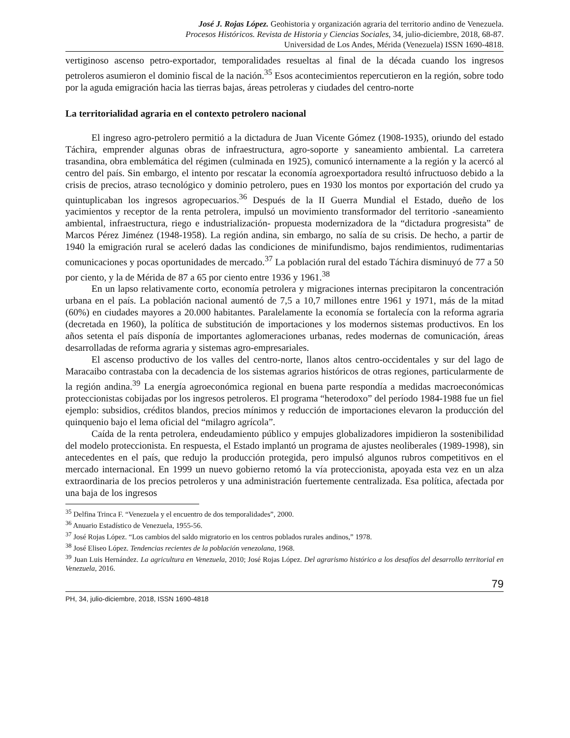José J. Rojas López. Geohistoria y organización agraria del territorio andino de Venezuela.
Procesos Históricos. Revista de Historia y Ciencias Sociales, 34, julio-diciembre, 2018, 68-87.
Universidad de Los Andes, Mérida (Venezuela) ISSN 1690-4818.
vertiginoso ascenso petro-exportador, temporalidades resueltas al final de la década cuando los ingresos petroleros asumieron el dominio fiscal de la nación.<sup>35</sup> Esos acontecimientos repercutieron en la región, sobre todo por la aguda emigración hacia las tierras bajas, áreas petroleras y ciudades del centro-norte
La territorialidad agraria en el contexto petrolero nacional
El ingreso agro-petrolero permitió a la dictadura de Juan Vicente Gómez (1908-1935), oriundo del estado Táchira, emprender algunas obras de infraestructura, agro-soporte y saneamiento ambiental. La carretera trasandina, obra emblemática del régimen (culminada en 1925), comunicó internamente a la región y la acercó al centro del país. Sin embargo, el intento por rescatar la economía agroexportadora resultó infructuoso debido a la crisis de precios, atraso tecnológico y dominio petrolero, pues en 1930 los montos por exportación del crudo ya quintuplicaban los ingresos agropecuarios.<sup>36</sup> Después de la II Guerra Mundial el Estado, dueño de los yacimientos y receptor de la renta petrolera, impulsó un movimiento transformador del territorio -saneamiento ambiental, infraestructura, riego e industrialización- propuesta modernizadora de la “dictadura progresista” de Marcos Pérez Jiménez (1948-1958). La región andina, sin embargo, no salía de su crisis. De hecho, a partir de 1940 la emigración rural se aceleró dadas las condiciones de minifundismo, bajos rendimientos, rudimentarias comunicaciones y pocas oportunidades de mercado.<sup>37</sup> La población rural del estado Táchira disminuyó de 77 a 50 por ciento, y la de Mérida de 87 a 65 por ciento entre 1936 y 1961.<sup>38</sup>
En un lapso relativamente corto, economía petrolera y migraciones internas precipitaron la concentración urbana en el país. La población nacional aumentó de 7,5 a 10,7 millones entre 1961 y 1971, más de la mitad (60%) en ciudades mayores a 20.000 habitantes. Paralelamente la economía se fortalecía con la reforma agraria (decretada en 1960), la política de substitución de importaciones y los modernos sistemas productivos. En los años setenta el país disponía de importantes aglomeraciones urbanas, redes modernas de comunicación, áreas desarrolladas de reforma agraria y sistemas agro-empresariales.
El ascenso productivo de los valles del centro-norte, llanos altos centro-occidentales y sur del lago de Maracaibo contrastaba con la decadencia de los sistemas agrarios históricos de otras regiones, particularmente de la región andina.<sup>39</sup> La energía agroeconómica regional en buena parte respondía a medidas macroeconómicas proteccionistas cobijadas por los ingresos petroleros. El programa “heterodoxo” del período 1984-1988 fue un fiel ejemplo: subsidios, créditos blandos, precios mínimos y reducción de importaciones elevaron la producción del quinquenio bajo el lema oficial del “milagro agrícola”.
Caída de la renta petrolera, endeudamiento público y empujes globalizadores impidieron la sostenibilidad del modelo proteccionista. En respuesta, el Estado implantó un programa de ajustes neoliberales (1989-1998), sin antecedentes en el país, que redujo la producción protegida, pero impulsó algunos rubros competitivos en el mercado internacional. En 1999 un nuevo gobierno retomó la vía proteccionista, apoyada esta vez en un alza extraordinaria de los precios petroleros y una administración fuertemente centralizada. Esa política, afectada por una baja de los ingresos
<sup>35</sup> Delfina Trinca F. “Venezuela y el encuentro de dos temporalidades”, 2000.
<sup>36</sup> Anuario Estadístico de Venezuela, 1955-56.
<sup>37</sup> José Rojas López. “Los cambios del saldo migratorio en los centros poblados rurales andinos,” 1978.
<sup>38</sup> José Eliseo López. Tendencias recientes de la población venezolana, 1968.
<sup>39</sup> Juan Luis Hernández. La agricultura en Venezuela, 2010; José Rojas López. Del agrarismo histórico a los desafíos del desarrollo territorial en Venezuela, 2016.
79
PH, 34, julio-diciembre, 2018, ISSN 1690-4818